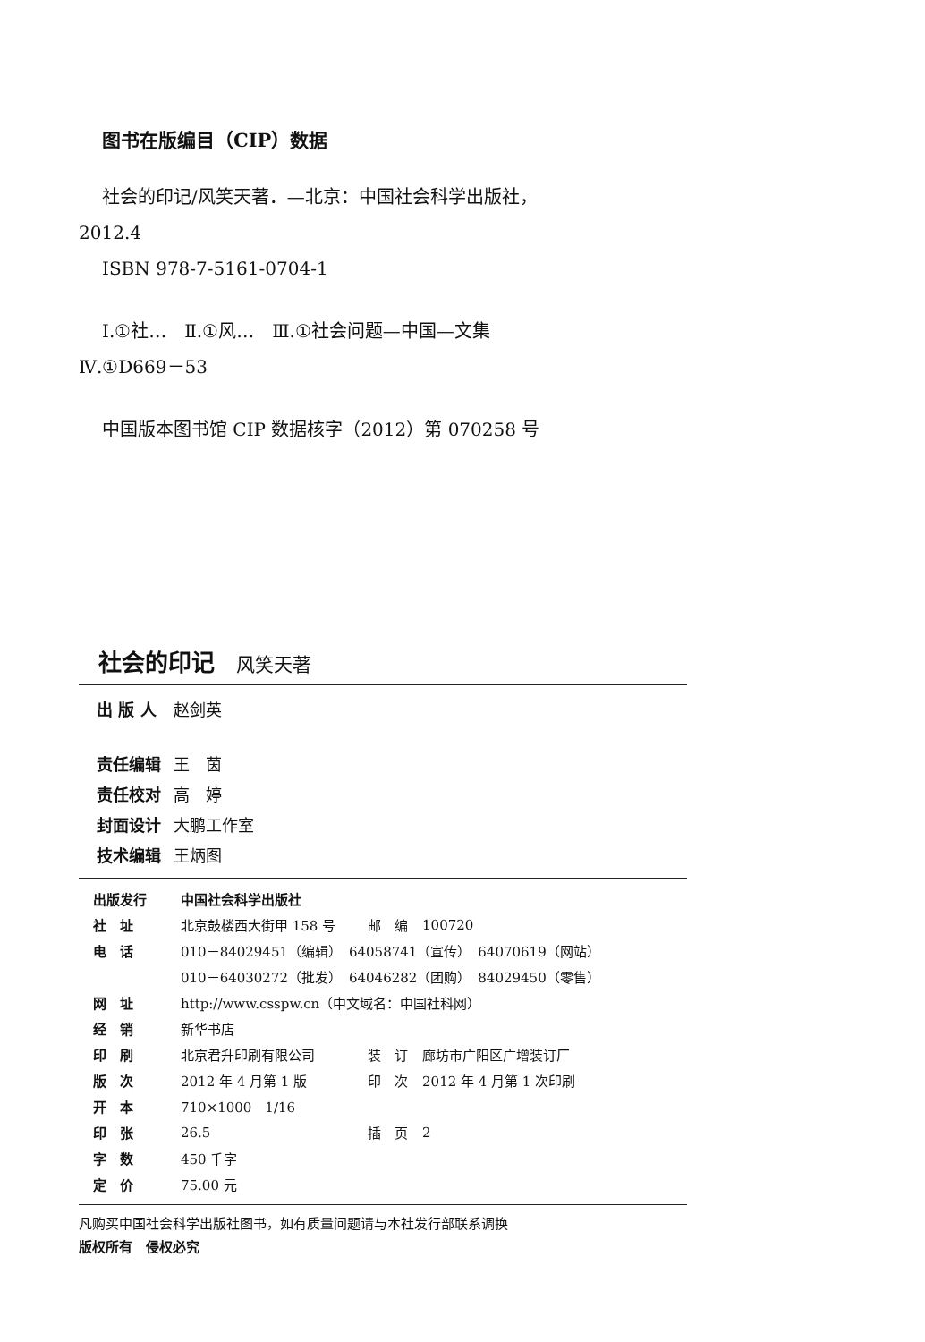图书在版编目（CIP）数据
社会的印记/风笑天著．—北京：中国社会科学出版社，
2012.4
ISBN 978-7-5161-0704-1
Ⅰ.①社…　Ⅱ.①风…　Ⅲ.①社会问题—中国—文集
Ⅳ.①D669－53
中国版本图书馆 CIP 数据核字（2012）第 070258 号
社会的印记 风笑天著
| 出 版 人 | 赵剑英 |
| 责任编辑 | 王 茵 |
| 责任校对 | 高 婷 |
| 封面设计 | 大鹏工作室 |
| 技术编辑 | 王炳图 |
| 出版发行 | 中国社会科学出版社 | | |
| 社 址 | 北京鼓楼西大街甲 158 号 | 邮 编 | 100720 |
| 电 话 | 010－84029451（编辑） 64058741（宣传） 64070619（网站） | | |
| | 010－64030272（批发） 64046282（团购） 84029450（零售） | | |
| 网 址 | http://www.csspw.cn（中文域名：中国社科网） | | |
| 经 销 | 新华书店 | | |
| 印 刷 | 北京君升印刷有限公司 | 装 订 | 廊坊市广阳区广增装订厂 |
| 版 次 | 2012 年 4 月第 1 版 | 印 次 | 2012 年 4 月第 1 次印刷 |
| 开 本 | 710×1000 1/16 | | |
| 印 张 | 26.5 | 插 页 | 2 |
| 字 数 | 450 千字 | | |
| 定 价 | 75.00 元 | | |
凡购买中国社会科学出版社图书，如有质量问题请与本社发行部联系调换
版权所有　侵权必究